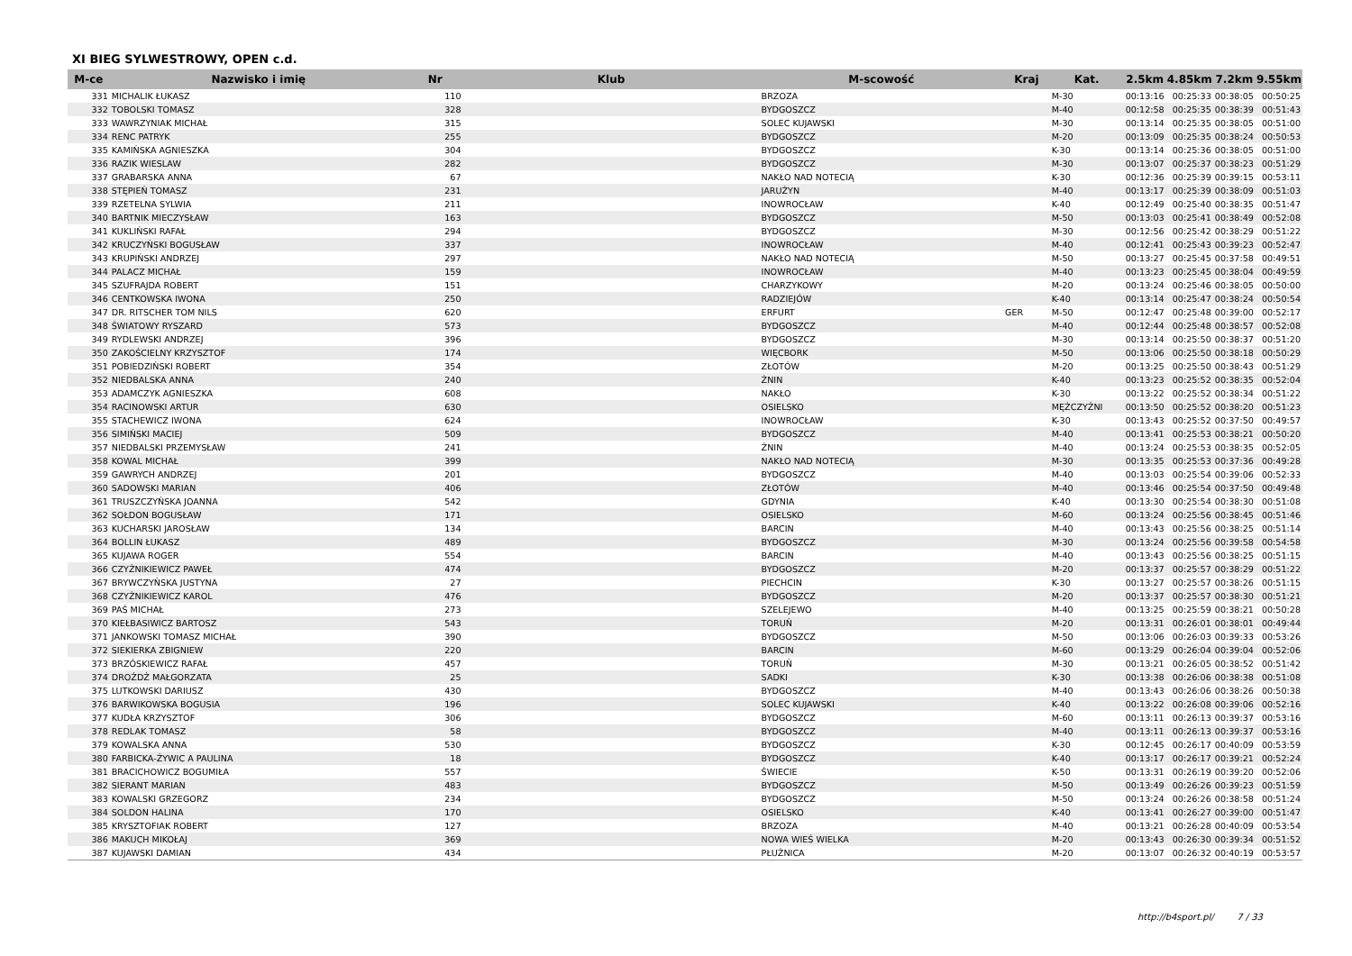XI BIEG SYLWESTROWY, OPEN c.d.
| M-ce | Nazwisko i imię | Nr | Klub | M-scowość | Kraj | Kat. | 2.5km | 4.85km | 7.2km | 9.55km |
| --- | --- | --- | --- | --- | --- | --- | --- | --- | --- | --- |
| 331 | MICHALIK ŁUKASZ | 110 | | BRZOZA | | M-30 | 00:13:16 | 00:25:33 | 00:38:05 | 00:50:25 |
| 332 | TOBOLSKI TOMASZ | 328 | | BYDGOSZCZ | | M-40 | 00:12:58 | 00:25:35 | 00:38:39 | 00:51:43 |
| 333 | WAWRZYNIAK MICHAŁ | 315 | | SOLEC KUJAWSKI | | M-30 | 00:13:14 | 00:25:35 | 00:38:05 | 00:51:00 |
| 334 | RENC PATRYK | 255 | | BYDGOSZCZ | | M-20 | 00:13:09 | 00:25:35 | 00:38:24 | 00:50:53 |
| 335 | KAMIŃSKA AGNIESZKA | 304 | | BYDGOSZCZ | | K-30 | 00:13:14 | 00:25:36 | 00:38:05 | 00:51:00 |
| 336 | RAZIK WIESLAW | 282 | | BYDGOSZCZ | | M-30 | 00:13:07 | 00:25:37 | 00:38:23 | 00:51:29 |
| 337 | GRABARSKA ANNA | 67 | | NAKŁO NAD NOTECIĄ | | K-30 | 00:12:36 | 00:25:39 | 00:39:15 | 00:53:11 |
| 338 | STĘPIEŃ TOMASZ | 231 | | JARUŻYN | | M-40 | 00:13:17 | 00:25:39 | 00:38:09 | 00:51:03 |
| 339 | RZETELNA SYLWIA | 211 | | INOWROCŁAW | | K-40 | 00:12:49 | 00:25:40 | 00:38:35 | 00:51:47 |
| 340 | BARTNIK MIECZYSŁAW | 163 | | BYDGOSZCZ | | M-50 | 00:13:03 | 00:25:41 | 00:38:49 | 00:52:08 |
| 341 | KUKLIŃSKI RAFAŁ | 294 | | BYDGOSZCZ | | M-30 | 00:12:56 | 00:25:42 | 00:38:29 | 00:51:22 |
| 342 | KRUCZYŃSKI BOGUSŁAW | 337 | | INOWROCŁAW | | M-40 | 00:12:41 | 00:25:43 | 00:39:23 | 00:52:47 |
| 343 | KRUPIŃSKI ANDRZEJ | 297 | | NAKŁO NAD NOTECIĄ | | M-50 | 00:13:27 | 00:25:45 | 00:37:58 | 00:49:51 |
| 344 | PALACZ MICHAŁ | 159 | | INOWROCŁAW | | M-40 | 00:13:23 | 00:25:45 | 00:38:04 | 00:49:59 |
| 345 | SZUFRAJDA ROBERT | 151 | | CHARZYKOWY | | M-20 | 00:13:24 | 00:25:46 | 00:38:05 | 00:50:00 |
| 346 | CENTKOWSKA IWONA | 250 | | RADZIEJÓW | | K-40 | 00:13:14 | 00:25:47 | 00:38:24 | 00:50:54 |
| 347 | DR. RITSCHER TOM NILS | 620 | | ERFURT | GER | M-50 | 00:12:47 | 00:25:48 | 00:39:00 | 00:52:17 |
| 348 | ŚWIATOWY RYSZARD | 573 | | BYDGOSZCZ | | M-40 | 00:12:44 | 00:25:48 | 00:38:57 | 00:52:08 |
| 349 | RYDLEWSKI ANDRZEJ | 396 | | BYDGOSZCZ | | M-30 | 00:13:14 | 00:25:50 | 00:38:37 | 00:51:20 |
| 350 | ZAKOŚCIELNY KRZYSZTOF | 174 | | WIĘCBORK | | M-50 | 00:13:06 | 00:25:50 | 00:38:18 | 00:50:29 |
| 351 | POBIEDZIŃSKI ROBERT | 354 | | ZŁOTÓW | | M-20 | 00:13:25 | 00:25:50 | 00:38:43 | 00:51:29 |
| 352 | NIEDBALSKA ANNA | 240 | | ŻNIN | | K-40 | 00:13:23 | 00:25:52 | 00:38:35 | 00:52:04 |
| 353 | ADAMCZYK AGNIESZKA | 608 | | NAKŁO | | K-30 | 00:13:22 | 00:25:52 | 00:38:34 | 00:51:22 |
| 354 | RACINOWSKI ARTUR | 630 | | OSIELSKO | | MĘŻCZYŹNI | 00:13:50 | 00:25:52 | 00:38:20 | 00:51:23 |
| 355 | STACHEWICZ IWONA | 624 | | INOWROCŁAW | | K-30 | 00:13:43 | 00:25:52 | 00:37:50 | 00:49:57 |
| 356 | SIMIŃSKI MACIEJ | 509 | | BYDGOSZCZ | | M-40 | 00:13:41 | 00:25:53 | 00:38:21 | 00:50:20 |
| 357 | NIEDBALSKI PRZEMYSŁAW | 241 | | ŻNIN | | M-40 | 00:13:24 | 00:25:53 | 00:38:35 | 00:52:05 |
| 358 | KOWAL MICHAŁ | 399 | | NAKŁO NAD NOTECIĄ | | M-30 | 00:13:35 | 00:25:53 | 00:37:36 | 00:49:28 |
| 359 | GAWRYCH ANDRZEJ | 201 | | BYDGOSZCZ | | M-40 | 00:13:03 | 00:25:54 | 00:39:06 | 00:52:33 |
| 360 | SADOWSKI MARIAN | 406 | | ZŁOTÓW | | M-40 | 00:13:46 | 00:25:54 | 00:37:50 | 00:49:48 |
| 361 | TRUSZCZYŃSKA JOANNA | 542 | | GDYNIA | | K-40 | 00:13:30 | 00:25:54 | 00:38:30 | 00:51:08 |
| 362 | SOŁDON BOGUSŁAW | 171 | | OSIELSKO | | M-60 | 00:13:24 | 00:25:56 | 00:38:45 | 00:51:46 |
| 363 | KUCHARSKI JAROSŁAW | 134 | | BARCIN | | M-40 | 00:13:43 | 00:25:56 | 00:38:25 | 00:51:14 |
| 364 | BOLLIN ŁUKASZ | 489 | | BYDGOSZCZ | | M-30 | 00:13:24 | 00:25:56 | 00:39:58 | 00:54:58 |
| 365 | KUJAWA ROGER | 554 | | BARCIN | | M-40 | 00:13:43 | 00:25:56 | 00:38:25 | 00:51:15 |
| 366 | CZYŻNIKIEWICZ PAWEŁ | 474 | | BYDGOSZCZ | | M-20 | 00:13:37 | 00:25:57 | 00:38:29 | 00:51:22 |
| 367 | BRYWCZYŃSKA JUSTYNA | 27 | | PIECHCIN | | K-30 | 00:13:27 | 00:25:57 | 00:38:26 | 00:51:15 |
| 368 | CZYŻNIKIEWICZ KAROL | 476 | | BYDGOSZCZ | | M-20 | 00:13:37 | 00:25:57 | 00:38:30 | 00:51:21 |
| 369 | PAŚ MICHAŁ | 273 | | SZELEJEWO | | M-40 | 00:13:25 | 00:25:59 | 00:38:21 | 00:50:28 |
| 370 | KIEŁBASIWICZ BARTOSZ | 543 | | TORUŃ | | M-20 | 00:13:31 | 00:26:01 | 00:38:01 | 00:49:44 |
| 371 | JANKOWSKI TOMASZ MICHAŁ | 390 | | BYDGOSZCZ | | M-50 | 00:13:06 | 00:26:03 | 00:39:33 | 00:53:26 |
| 372 | SIEKIERKA ZBIGNIEW | 220 | | BARCIN | | M-60 | 00:13:29 | 00:26:04 | 00:39:04 | 00:52:06 |
| 373 | BRZÓSKIEWICZ RAFAŁ | 457 | | TORUŃ | | M-30 | 00:13:21 | 00:26:05 | 00:38:52 | 00:51:42 |
| 374 | DROŻDŻ MAŁGORZATA | 25 | | SADKI | | K-30 | 00:13:38 | 00:26:06 | 00:38:38 | 00:51:08 |
| 375 | LUTKOWSKI DARIUSZ | 430 | | BYDGOSZCZ | | M-40 | 00:13:43 | 00:26:06 | 00:38:26 | 00:50:38 |
| 376 | BARWIKOWSKA BOGUSIA | 196 | | SOLEC KUJAWSKI | | K-40 | 00:13:22 | 00:26:08 | 00:39:06 | 00:52:16 |
| 377 | KUDŁA KRZYSZTOF | 306 | | BYDGOSZCZ | | M-60 | 00:13:11 | 00:26:13 | 00:39:37 | 00:53:16 |
| 378 | REDLAK TOMASZ | 58 | | BYDGOSZCZ | | M-40 | 00:13:11 | 00:26:13 | 00:39:37 | 00:53:16 |
| 379 | KOWALSKA ANNA | 530 | | BYDGOSZCZ | | K-30 | 00:12:45 | 00:26:17 | 00:40:09 | 00:53:59 |
| 380 | FARBICKA-ŻYWIC A PAULINA | 18 | | BYDGOSZCZ | | K-40 | 00:13:17 | 00:26:17 | 00:39:21 | 00:52:24 |
| 381 | BRACICHOWICZ BOGUMIŁA | 557 | | ŚWIECIE | | K-50 | 00:13:31 | 00:26:19 | 00:39:20 | 00:52:06 |
| 382 | SIERANT MARIAN | 483 | | BYDGOSZCZ | | M-50 | 00:13:49 | 00:26:26 | 00:39:23 | 00:51:59 |
| 383 | KOWALSKI GRZEGORZ | 234 | | BYDGOSZCZ | | M-50 | 00:13:24 | 00:26:26 | 00:38:58 | 00:51:24 |
| 384 | SOLDON HALINA | 170 | | OSIELSKO | | K-40 | 00:13:41 | 00:26:27 | 00:39:00 | 00:51:47 |
| 385 | KRYSZTOFIAK ROBERT | 127 | | BRZOZA | | M-40 | 00:13:21 | 00:26:28 | 00:40:09 | 00:53:54 |
| 386 | MAKUCH MIKOŁAJ | 369 | | NOWA WIEŚ WIELKA | | M-20 | 00:13:43 | 00:26:30 | 00:39:34 | 00:51:52 |
| 387 | KUJAWSKI DAMIAN | 434 | | PŁUŻNICA | | M-20 | 00:13:07 | 00:26:32 | 00:40:19 | 00:53:57 |
http://b4sport.pl/ 7 / 33